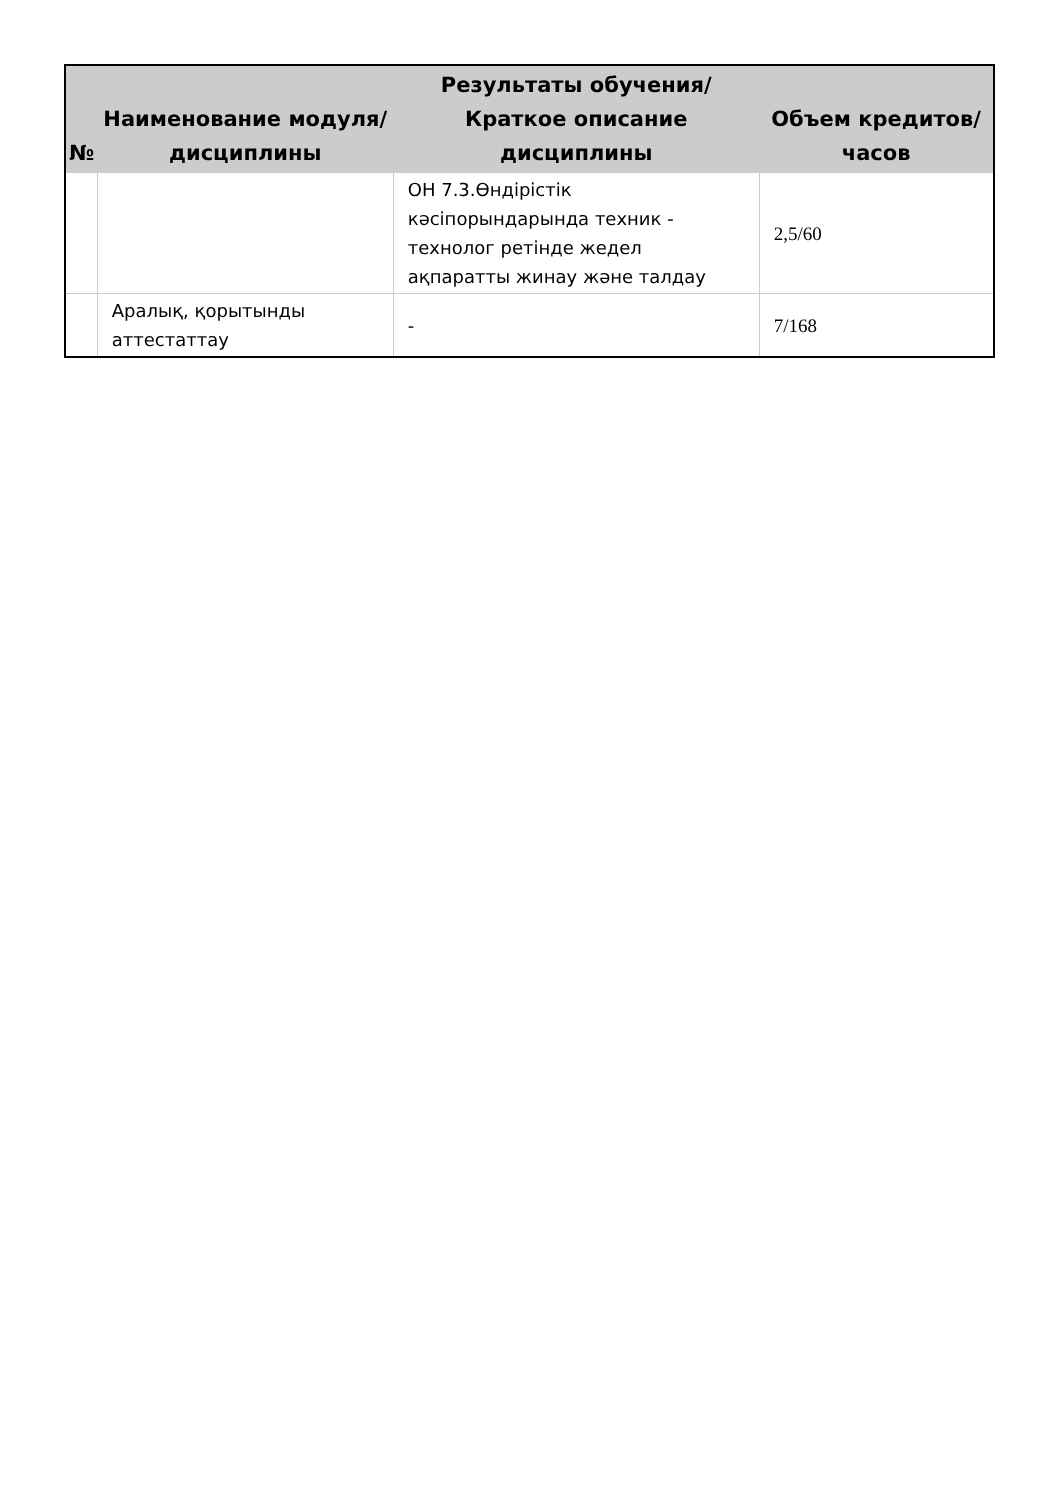| № | Наименование модуля/дисциплины | Результаты обучения/Краткое описание дисциплины | Объем кредитов/часов |
| --- | --- | --- | --- |
| | | ОН 7.3.Өндірістік кәсіпорындарында техник - технолог ретінде жедел ақпаратты жинау және талдау | 2,5/60 |
| | Аралық, қорытынды аттестаттау | - | 7/168 |